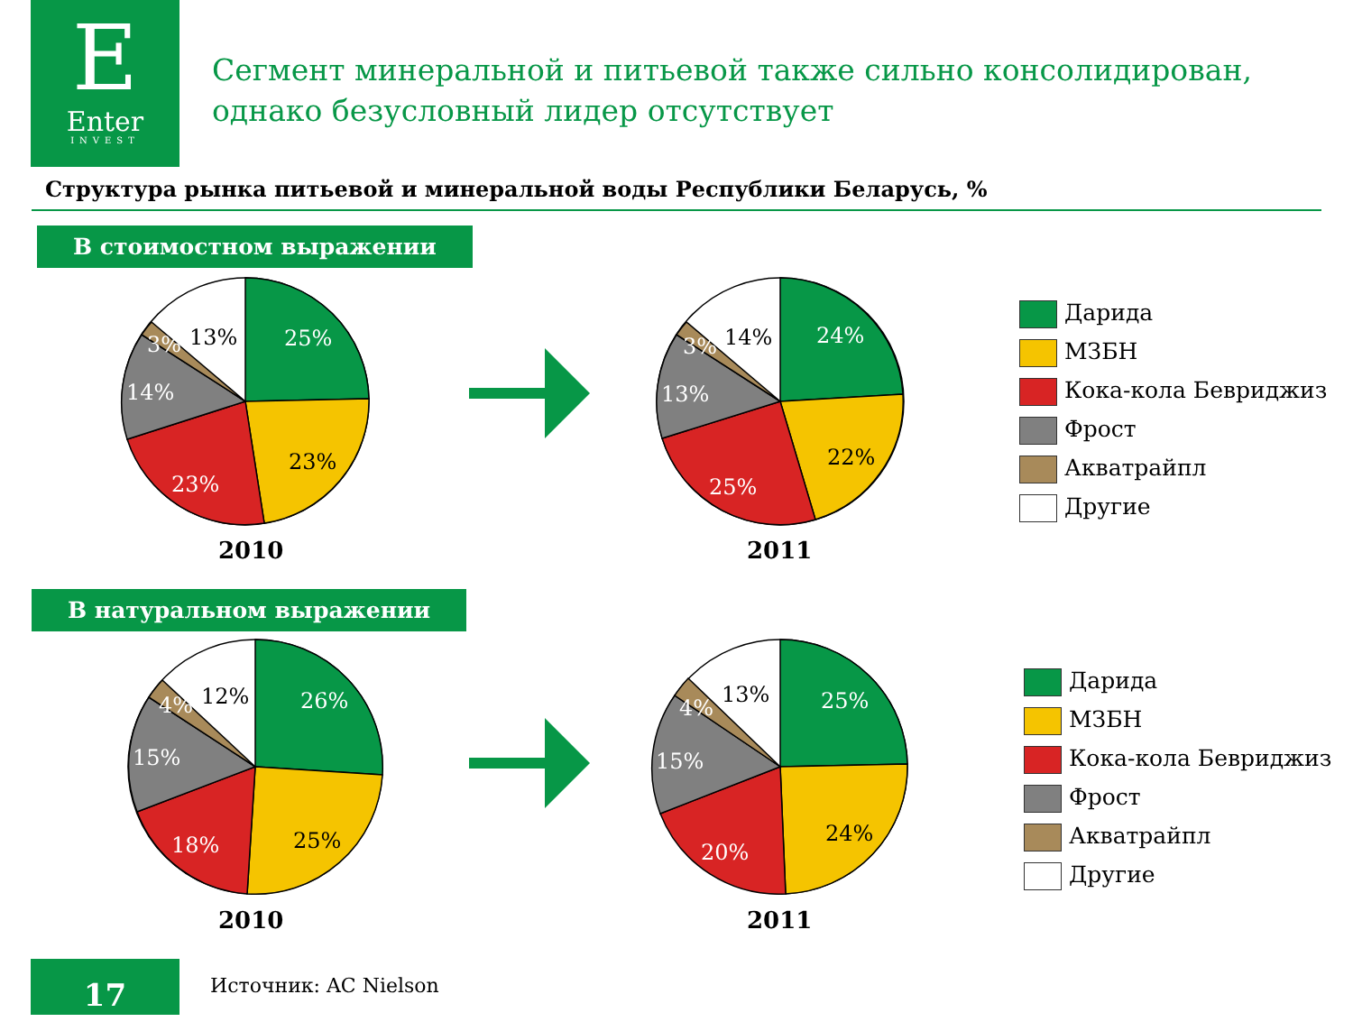E
Enter
INVEST
Сегмент минеральной и питьевой также сильно консолидирован,
однако безусловный лидер отсутствует
Структура рынка питьевой и минеральной воды Республики Беларусь, %
В стоимостном выражении
В натуральном выражении
25%
23%
23%
14%
3%
13%
24%
22%
25%
13%
3%
14%
26%
25%
18%
15%
4%
12%
25%
24%
20%
15%
4%
13%
2010 2011
2010 2011
Дарида
МЗБН
Кока-кола Бевриджиз
Фрост
Акватрайпл
Другие
Дарида
МЗБН
Кока-кола Бевриджиз
Фрост
Акватрайпл
Другие
17 Источник: AC Nielson